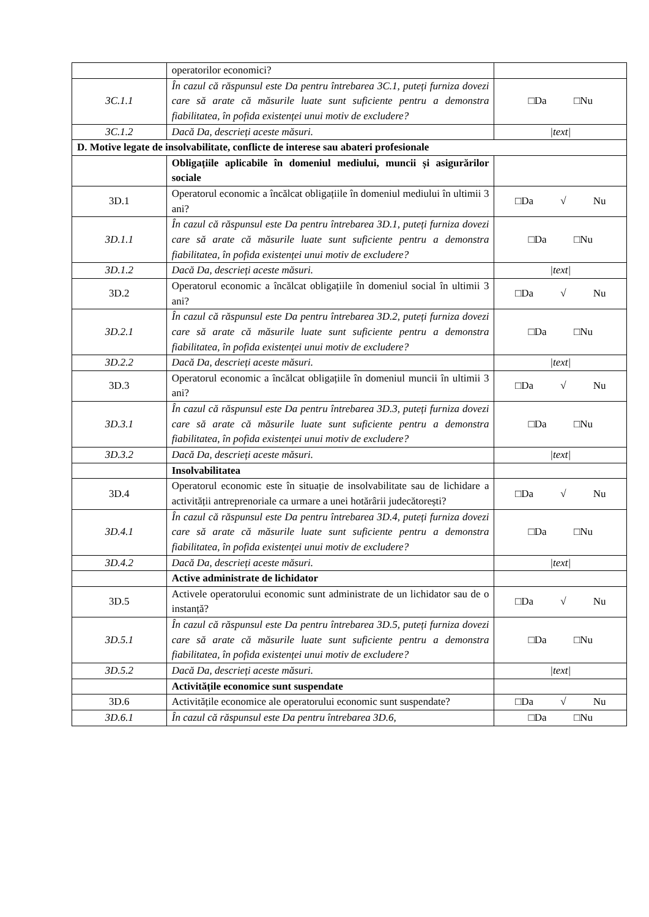| | operatorilor economici? | |
| 3C.1.1 | În cazul că răspunsul este Da pentru întrebarea 3C.1, puteți furniza dovezi care să arate că măsurile luate sunt suficiente pentru a demonstra fiabilitatea, în pofida existenței unui motiv de excludere? | □Da □Nu |
| 3C.1.2 | Dacă Da, descrieți aceste măsuri. | /text/ |
| D. Motive legate de insolvabilitate, conflicte de interese sau abateri profesionale | | |
| | Obligațiile aplicabile în domeniul mediului, muncii și asigurărilor sociale | |
| 3D.1 | Operatorul economic a încălcat obligațiile în domeniul mediului în ultimii 3 ani? | □Da √ Nu |
| 3D.1.1 | În cazul că răspunsul este Da pentru întrebarea 3D.1, puteți furniza dovezi care să arate că măsurile luate sunt suficiente pentru a demonstra fiabilitatea, în pofida existenței unui motiv de excludere? | □Da □Nu |
| 3D.1.2 | Dacă Da, descrieți aceste măsuri. | /text/ |
| 3D.2 | Operatorul economic a încălcat obligațiile în domeniul social în ultimii 3 ani? | □Da √ Nu |
| 3D.2.1 | În cazul că răspunsul este Da pentru întrebarea 3D.2, puteți furniza dovezi care să arate că măsurile luate sunt suficiente pentru a demonstra fiabilitatea, în pofida existenței unui motiv de excludere? | □Da □Nu |
| 3D.2.2 | Dacă Da, descrieți aceste măsuri. | /text/ |
| 3D.3 | Operatorul economic a încălcat obligațiile în domeniul muncii în ultimii 3 ani? | □Da √ Nu |
| 3D.3.1 | În cazul că răspunsul este Da pentru întrebarea 3D.3, puteți furniza dovezi care să arate că măsurile luate sunt suficiente pentru a demonstra fiabilitatea, în pofida existenței unui motiv de excludere? | □Da □Nu |
| 3D.3.2 | Dacă Da, descrieți aceste măsuri. | /text/ |
| | Insolvabilitatea | |
| 3D.4 | Operatorul economic este în situație de insolvabilitate sau de lichidare a activității antreprenoriale ca urmare a unei hotărârii judecătorești? | □Da √ Nu |
| 3D.4.1 | În cazul că răspunsul este Da pentru întrebarea 3D.4, puteți furniza dovezi care să arate că măsurile luate sunt suficiente pentru a demonstra fiabilitatea, în pofida existenței unui motiv de excludere? | □Da □Nu |
| 3D.4.2 | Dacă Da, descrieți aceste măsuri. | /text/ |
| | Active administrate de lichidator | |
| 3D.5 | Activele operatorului economic sunt administrate de un lichidator sau de o instanță? | □Da √ Nu |
| 3D.5.1 | În cazul că răspunsul este Da pentru întrebarea 3D.5, puteți furniza dovezi care să arate că măsurile luate sunt suficiente pentru a demonstra fiabilitatea, în pofida existenței unui motiv de excludere? | □Da □Nu |
| 3D.5.2 | Dacă Da, descrieți aceste măsuri. | /text/ |
| | Activitățile economice sunt suspendate | |
| 3D.6 | Activitățile economice ale operatorului economic sunt suspendate? | □Da √ Nu |
| 3D.6.1 | În cazul că răspunsul este Da pentru întrebarea 3D.6, | □Da □Nu |